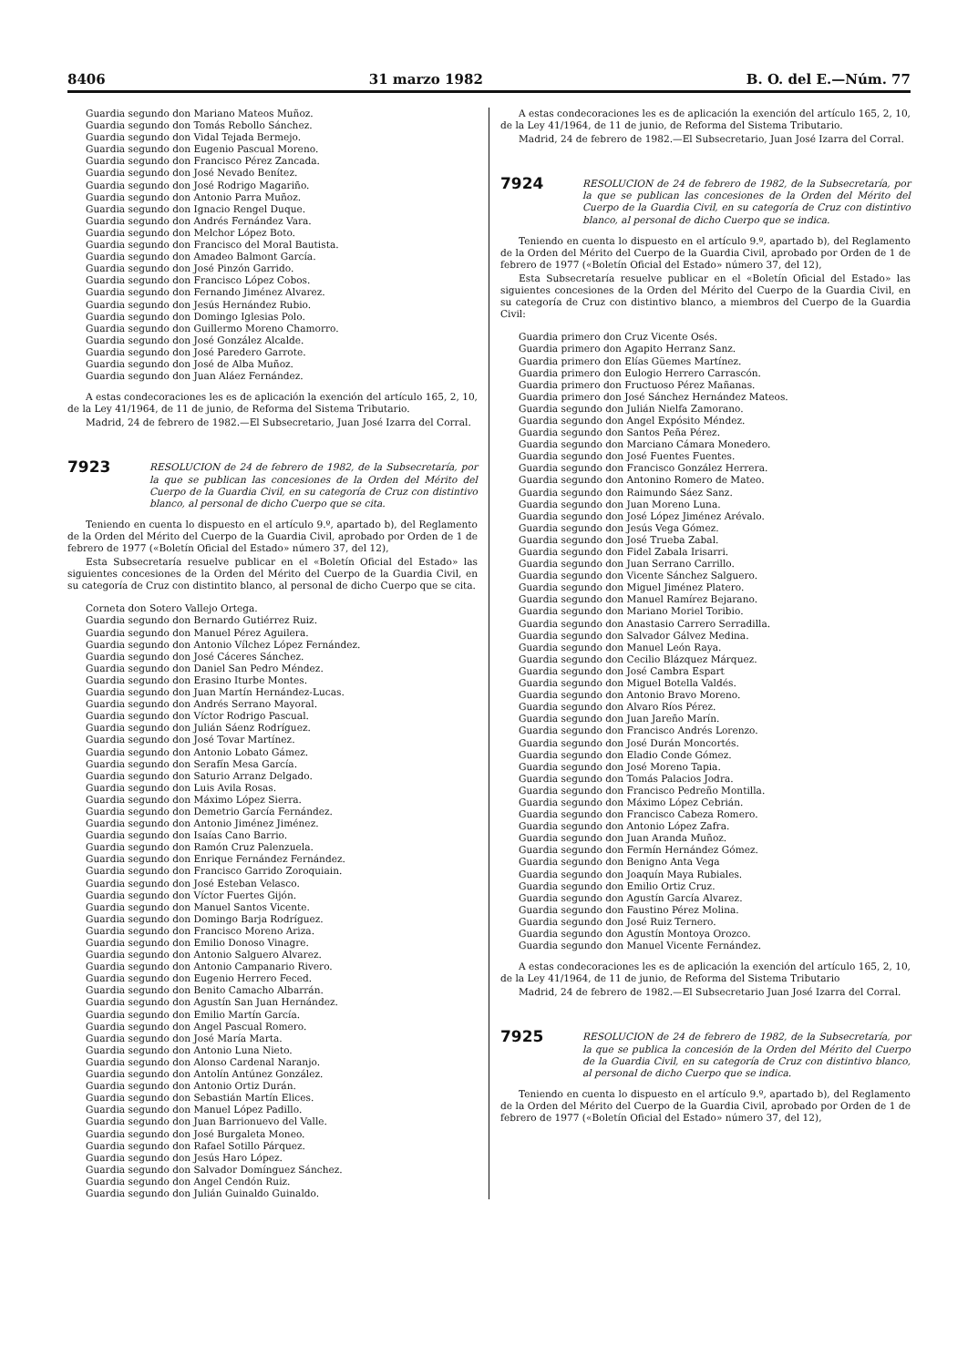8406 31 marzo 1982 B. O. del E.—Núm. 77
Guardia segundo don Mariano Mateos Muñoz.
Guardia segundo don Tomás Rebollo Sánchez.
Guardia segundo don Vidal Tejada Bermejo.
Guardia segundo don Eugenio Pascual Moreno.
Guardia segundo don Francisco Pérez Zancada.
Guardia segundo don José Nevado Benítez.
Guardia segundo don José Rodrigo Magariño.
Guardia segundo don Antonio Parra Muñoz.
Guardia segundo don Ignacio Rengel Duque.
Guardia segundo don Andrés Fernández Vara.
Guardia segundo don Melchor López Boto.
Guardia segundo don Francisco del Moral Bautista.
Guardia segundo don Amadeo Balmont García.
Guardia segundo don José Pinzón Garrido.
Guardia segundo don Francisco López Cobos.
Guardia segundo don Fernando Jiménez Alvarez.
Guardia segundo don Jesús Hernández Rubio.
Guardia segundo don Domingo Iglesias Polo.
Guardia segundo don Guillermo Moreno Chamorro.
Guardia segundo don José González Alcalde.
Guardia segundo don José Paredero Garrote.
Guardia segundo don José de Alba Muñoz.
Guardia segundo don Juan Aláez Fernández.
A estas condecoraciones les es de aplicación la exención del artículo 165, 2, 10, de la Ley 41/1964, de 11 de junio, de Reforma del Sistema Tributario.
Madrid, 24 de febrero de 1982.—El Subsecretario, Juan José Izarra del Corral.
7923
RESOLUCION de 24 de febrero de 1982, de la Subsecretaría, por la que se publican las concesiones de la Orden del Mérito del Cuerpo de la Guardia Civil, en su categoría de Cruz con distintivo blanco, al personal de dicho Cuerpo que se cita.
Teniendo en cuenta lo dispuesto en el artículo 9.º, apartado b), del Reglamento de la Orden del Mérito del Cuerpo de la Guardia Civil, aprobado por Orden de 1 de febrero de 1977 («Boletín Oficial del Estado» número 37, del 12),
Esta Subsecretaría resuelve publicar en el «Boletín Oficial del Estado» las siguientes concesiones de la Orden del Mérito del Cuerpo de la Guardia Civil, en su categoría de Cruz con distintito blanco, al personal de dicho Cuerpo que se cita.
Corneta don Sotero Vallejo Ortega.
Guardia segundo don Bernardo Gutiérrez Ruiz.
Guardia segundo don Manuel Pérez Aguilera.
Guardia segundo don Antonio Vílchez López Fernández.
Guardia segundo don José Cáceres Sánchez.
Guardia segundo don Daniel San Pedro Méndez.
Guardia segundo don Erasino Iturbe Montes.
Guardia segundo don Juan Martín Hernández-Lucas.
Guardia segundo don Andrés Serrano Mayoral.
Guardia segundo don Víctor Rodrigo Pascual.
Guardia segundo don Julián Sáenz Rodríguez.
Guardia segundo don José Tovar Martínez.
Guardia segundo don Antonio Lobato Gámez.
Guardia segundo don Serafín Mesa García.
Guardia segundo don Saturio Arranz Delgado.
Guardia segundo don Luis Avila Rosas.
Guardia segundo don Máximo López Sierra.
Guardia segundo don Demetrio García Fernández.
Guardia segundo don Antonio Jiménez Jiménez.
Guardia segundo don Isaías Cano Barrio.
Guardia segundo don Ramón Cruz Palenzuela.
Guardia segundo don Enrique Fernández Fernández.
Guardia segundo don Francisco Garrido Zoroquiain.
Guardia segundo don José Esteban Velasco.
Guardia segundo don Víctor Fuertes Gijón.
Guardia segundo don Manuel Santos Vicente.
Guardia segundo don Domingo Barja Rodríguez.
Guardia segundo don Francisco Moreno Ariza.
Guardia segundo don Emilio Donoso Vinagre.
Guardia segundo don Antonio Salguero Alvarez.
Guardia segundo don Antonio Campanario Rivero.
Guardia segundo don Eugenio Herrero Feced.
Guardia segundo don Benito Camacho Albarrán.
Guardia segundo don Agustín San Juan Hernández.
Guardia segundo don Emilio Martín García.
Guardia segundo don Angel Pascual Romero.
Guardia segundo don José María Marta.
Guardia segundo don Antonio Luna Nieto.
Guardia segundo don Alonso Cardenal Naranjo.
Guardia segundo don Antolín Antúnez González.
Guardia segundo don Antonio Ortiz Durán.
Guardia segundo don Sebastián Martín Elices.
Guardia segundo don Manuel López Padillo.
Guardia segundo don Juan Barrionuevo del Valle.
Guardia segundo don José Burgaleta Moneo.
Guardia segundo don Rafael Sotillo Párquez.
Guardia segundo don Jesús Haro López.
Guardia segundo don Salvador Domínguez Sánchez.
Guardia segundo don Angel Cendón Ruiz.
Guardia segundo don Julián Guinaldo Guinaldo.
A estas condecoraciones les es de aplicación la exención del artículo 165, 2, 10, de la Ley 41/1964, de 11 de junio, de Reforma del Sistema Tributario.
Madrid, 24 de febrero de 1982.—El Subsecretario, Juan José Izarra del Corral.
7924
RESOLUCION de 24 de febrero de 1982, de la Subsecretaría, por la que se publican las concesiones de la Orden del Mérito del Cuerpo de la Guardia Civil, en su categoría de Cruz con distintivo blanco, al personal de dicho Cuerpo que se indica.
Teniendo en cuenta lo dispuesto en el artículo 9.º, apartado b), del Reglamento de la Orden del Mérito del Cuerpo de la Guardia Civil, aprobado por Orden de 1 de febrero de 1977 («Boletín Oficial del Estado» número 37, del 12),
Esta Subsecretaría resuelve publicar en el «Boletín Oficial del Estado» las siguientes concesiones de la Orden del Mérito del Cuerpo de la Guardia Civil, en su categoría de Cruz con distintivo blanco, a miembros del Cuerpo de la Guardia Civil:
Guardia primero don Cruz Vicente Osés.
Guardia primero don Agapito Herranz Sanz.
Guardia primero don Elías Güemes Martínez.
Guardia primero don Eulogio Herrero Carrascón.
Guardia primero don Fructuoso Pérez Mañanas.
Guardia primero don José Sánchez Hernández Mateos.
Guardia segundo don Julián Nielfa Zamorano.
Guardia segundo don Angel Expósito Méndez.
Guardia segundo don Santos Peña Pérez.
Guardia segundo don Marciano Cámara Monedero.
Guardia segundo don José Fuentes Fuentes.
Guardia segundo don Francisco González Herrera.
Guardia segundo don Antonino Romero de Mateo.
Guardia segundo don Raimundo Sáez Sanz.
Guardia segundo don Juan Moreno Luna.
Guardia segundo don José López Jiménez Arévalo.
Guardia segundo don Jesús Vega Gómez.
Guardia segundo don José Trueba Zabal.
Guardia segundo don Fidel Zabala Irisarri.
Guardia segundo don Juan Serrano Carrillo.
Guardia segundo don Vicente Sánchez Salguero.
Guardia segundo don Miguel Jiménez Platero.
Guardia segundo don Manuel Ramírez Bejarano.
Guardia segundo don Mariano Moriel Toribio.
Guardia segundo don Anastasio Carrero Serradilla.
Guardia segundo don Salvador Gálvez Medina.
Guardia segundo don Manuel León Raya.
Guardia segundo don Cecilio Blázquez Márquez.
Guardia segundo don José Cambra Espart
Guardia segundo don Miguel Botella Valdés.
Guardia segundo don Antonio Bravo Moreno.
Guardia segundo don Alvaro Ríos Pérez.
Guardia segundo don Juan Jareño Marín.
Guardia segundo don Francisco Andrés Lorenzo.
Guardia segundo don José Durán Moncortés.
Guardia segundo don Eladio Conde Gómez.
Guardia segundo don José Moreno Tapia.
Guardia segundo don Tomás Palacios Jodra.
Guardia segundo don Francisco Pedreño Montilla.
Guardia segundo don Máximo López Cebrián.
Guardia segundo don Francisco Cabeza Romero.
Guardia segundo don Antonio López Zafra.
Guardia segundo don Juan Aranda Muñoz.
Guardia segundo don Fermín Hernández Gómez.
Guardia segundo don Benigno Anta Vega
Guardia segundo don Joaquín Maya Rubiales.
Guardia segundo don Emilio Ortiz Cruz.
Guardia segundo don Agustín García Alvarez.
Guardia segundo don Faustino Pérez Molina.
Guardia segundo don José Ruiz Ternero.
Guardia segundo don Agustín Montoya Orozco.
Guardia segundo don Manuel Vicente Fernández.
A estas condecoraciones les es de aplicación la exención del artículo 165, 2, 10, de la Ley 41/1964, de 11 de junio, de Reforma del Sistema Tributario
Madrid, 24 de febrero de 1982.—El Subsecretario Juan José Izarra del Corral.
7925
RESOLUCION de 24 de febrero de 1982, de la Subsecretaría, por la que se publica la concesión de la Orden del Mérito del Cuerpo de la Guardia Civil, en su categoría de Cruz con distintivo blanco, al personal de dicho Cuerpo que se indica.
Teniendo en cuenta lo dispuesto en el artículo 9.º, apartado b), del Reglamento de la Orden del Mérito del Cuerpo de la Guardia Civil, aprobado por Orden de 1 de febrero de 1977 («Boletín Oficial del Estado» número 37, del 12),